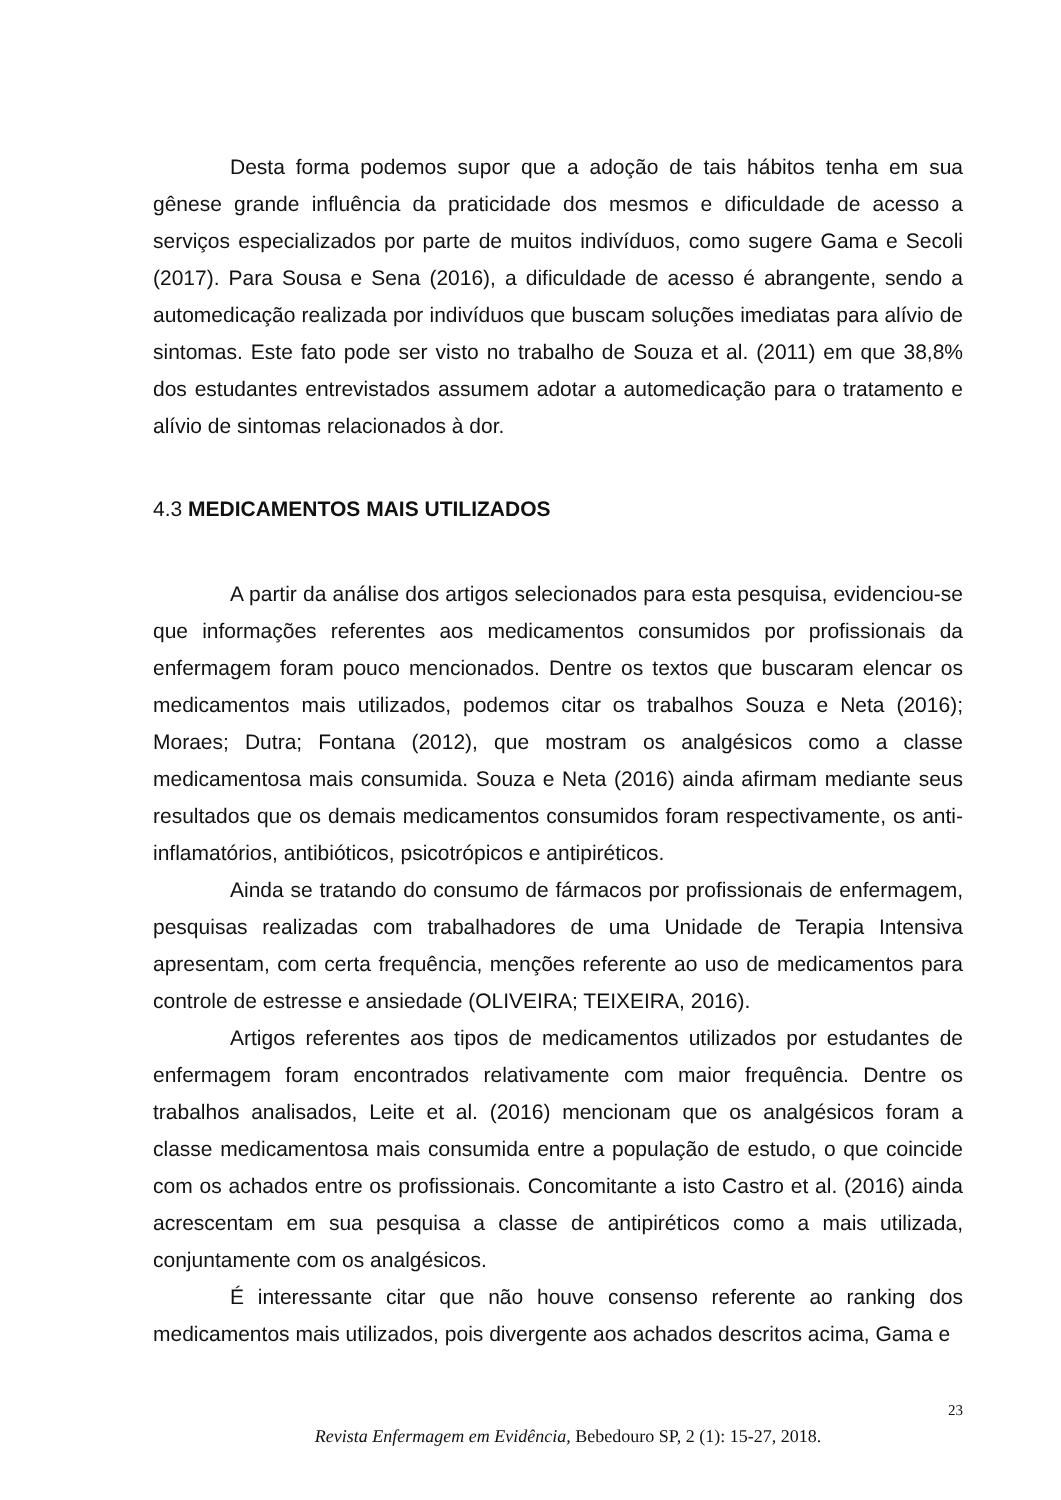Desta forma podemos supor que a adoção de tais hábitos tenha em sua gênese grande influência da praticidade dos mesmos e dificuldade de acesso a serviços especializados por parte de muitos indivíduos, como sugere Gama e Secoli (2017). Para Sousa e Sena (2016), a dificuldade de acesso é abrangente, sendo a automedicação realizada por indivíduos que buscam soluções imediatas para alívio de sintomas. Este fato pode ser visto no trabalho de Souza et al. (2011) em que 38,8% dos estudantes entrevistados assumem adotar a automedicação para o tratamento e alívio de sintomas relacionados à dor.
4.3 MEDICAMENTOS MAIS UTILIZADOS
A partir da análise dos artigos selecionados para esta pesquisa, evidenciou-se que informações referentes aos medicamentos consumidos por profissionais da enfermagem foram pouco mencionados. Dentre os textos que buscaram elencar os medicamentos mais utilizados, podemos citar os trabalhos Souza e Neta (2016); Moraes; Dutra; Fontana (2012), que mostram os analgésicos como a classe medicamentosa mais consumida. Souza e Neta (2016) ainda afirmam mediante seus resultados que os demais medicamentos consumidos foram respectivamente, os anti-inflamatórios, antibióticos, psicotrópicos e antipiréticos.
Ainda se tratando do consumo de fármacos por profissionais de enfermagem, pesquisas realizadas com trabalhadores de uma Unidade de Terapia Intensiva apresentam, com certa frequência, menções referente ao uso de medicamentos para controle de estresse e ansiedade (OLIVEIRA; TEIXEIRA, 2016).
Artigos referentes aos tipos de medicamentos utilizados por estudantes de enfermagem foram encontrados relativamente com maior frequência. Dentre os trabalhos analisados, Leite et al. (2016) mencionam que os analgésicos foram a classe medicamentosa mais consumida entre a população de estudo, o que coincide com os achados entre os profissionais. Concomitante a isto Castro et al. (2016) ainda acrescentam em sua pesquisa a classe de antipiréticos como a mais utilizada, conjuntamente com os analgésicos.
É interessante citar que não houve consenso referente ao ranking dos medicamentos mais utilizados, pois divergente aos achados descritos acima, Gama e
23
Revista Enfermagem em Evidência, Bebedouro SP, 2 (1): 15-27, 2018.